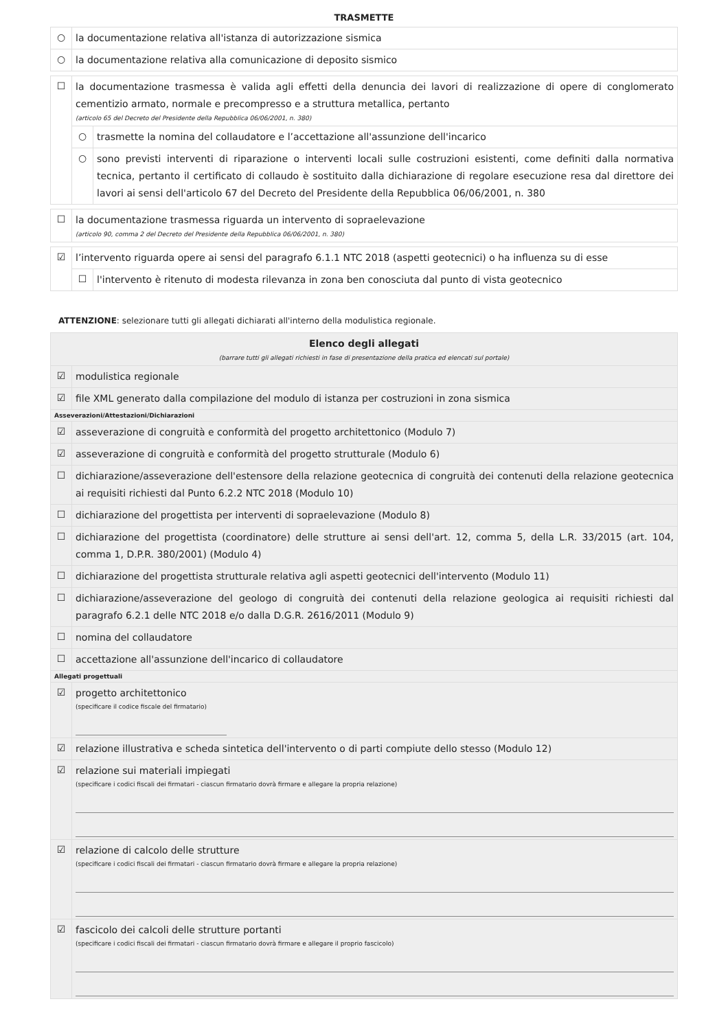TRASMETTE
| ○ | la documentazione relativa all'istanza di autorizzazione sismica |
| ○ | la documentazione relativa alla comunicazione di deposito sismico |
| ☐ | la documentazione trasmessa è valida agli effetti della denuncia dei lavori di realizzazione di opere di conglomerato cementizio armato, normale e precompresso e a struttura metallica, pertanto (articolo 65 del Decreto del Presidente della Repubblica 06/06/2001, n. 380) | |
| | ○ | trasmette la nomina del collaudatore e l’accettazione all'assunzione dell'incarico |
| | ○ | sono previsti interventi di riparazione o interventi locali sulle costruzioni esistenti, come definiti dalla normativa tecnica, pertanto il certificato di collaudo è sostituito dalla dichiarazione di regolare esecuzione resa dal direttore dei lavori ai sensi dell'articolo 67 del Decreto del Presidente della Repubblica 06/06/2001, n. 380 |
| ☐ | la documentazione trasmessa riguarda un intervento di sopraelevazione (articolo 90, comma 2 del Decreto del Presidente della Repubblica 06/06/2001, n. 380) |
| ☑ | l’intervento riguarda opere ai sensi del paragrafo 6.1.1 NTC 2018 (aspetti geotecnici) o ha influenza su di esse | |
| | ☐ | l'intervento è ritenuto di modesta rilevanza in zona ben conosciuta dal punto di vista geotecnico |
ATTENZIONE: selezionare tutti gli allegati dichiarati all'interno della modulistica regionale.
| Elenco degli allegati (barrare tutti gli allegati richiesti in fase di presentazione della pratica ed elencati sul portale) | |
| ☑ | modulistica regionale |
| ☑ | file XML generato dalla compilazione del modulo di istanza per costruzioni in zona sismica |
| Asseverazioni/Attestazioni/Dichiarazioni | |
| ☑ | asseverazione di congruità e conformità del progetto architettonico (Modulo 7) |
| ☑ | asseverazione di congruità e conformità del progetto strutturale (Modulo 6) |
| ☐ | dichiarazione/asseverazione dell'estensore della relazione geotecnica di congruità dei contenuti della relazione geotecnica ai requisiti richiesti dal Punto 6.2.2 NTC 2018 (Modulo 10) |
| ☐ | dichiarazione del progettista per interventi di sopraelevazione (Modulo 8) |
| ☐ | dichiarazione del progettista (coordinatore) delle strutture ai sensi dell'art. 12, comma 5, della L.R. 33/2015 (art. 104, comma 1, D.P.R. 380/2001) (Modulo 4) |
| ☐ | dichiarazione del progettista strutturale relativa agli aspetti geotecnici dell'intervento (Modulo 11) |
| ☐ | dichiarazione/asseverazione del geologo di congruità dei contenuti della relazione geologica ai requisiti richiesti dal paragrafo 6.2.1 delle NTC 2018 e/o dalla D.G.R. 2616/2011 (Modulo 9) |
| ☐ | nomina del collaudatore |
| ☐ | accettazione all'assunzione dell'incarico di collaudatore |
| Allegati progettuali | |
| ☑ | progetto architettonico (specificare il codice fiscale del firmatario) |
| ☑ | relazione illustrativa e scheda sintetica dell'intervento o di parti compiute dello stesso (Modulo 12) |
| ☑ | relazione sui materiali impiegati (specificare i codici fiscali dei firmatari - ciascun firmatario dovrà firmare e allegare la propria relazione) |
| ☑ | relazione di calcolo delle strutture (specificare i codici fiscali dei firmatari - ciascun firmatario dovrà firmare e allegare la propria relazione) |
| ☑ | fascicolo dei calcoli delle strutture portanti (specificare i codici fiscali dei firmatari - ciascun firmatario dovrà firmare e allegare il proprio fascicolo) |